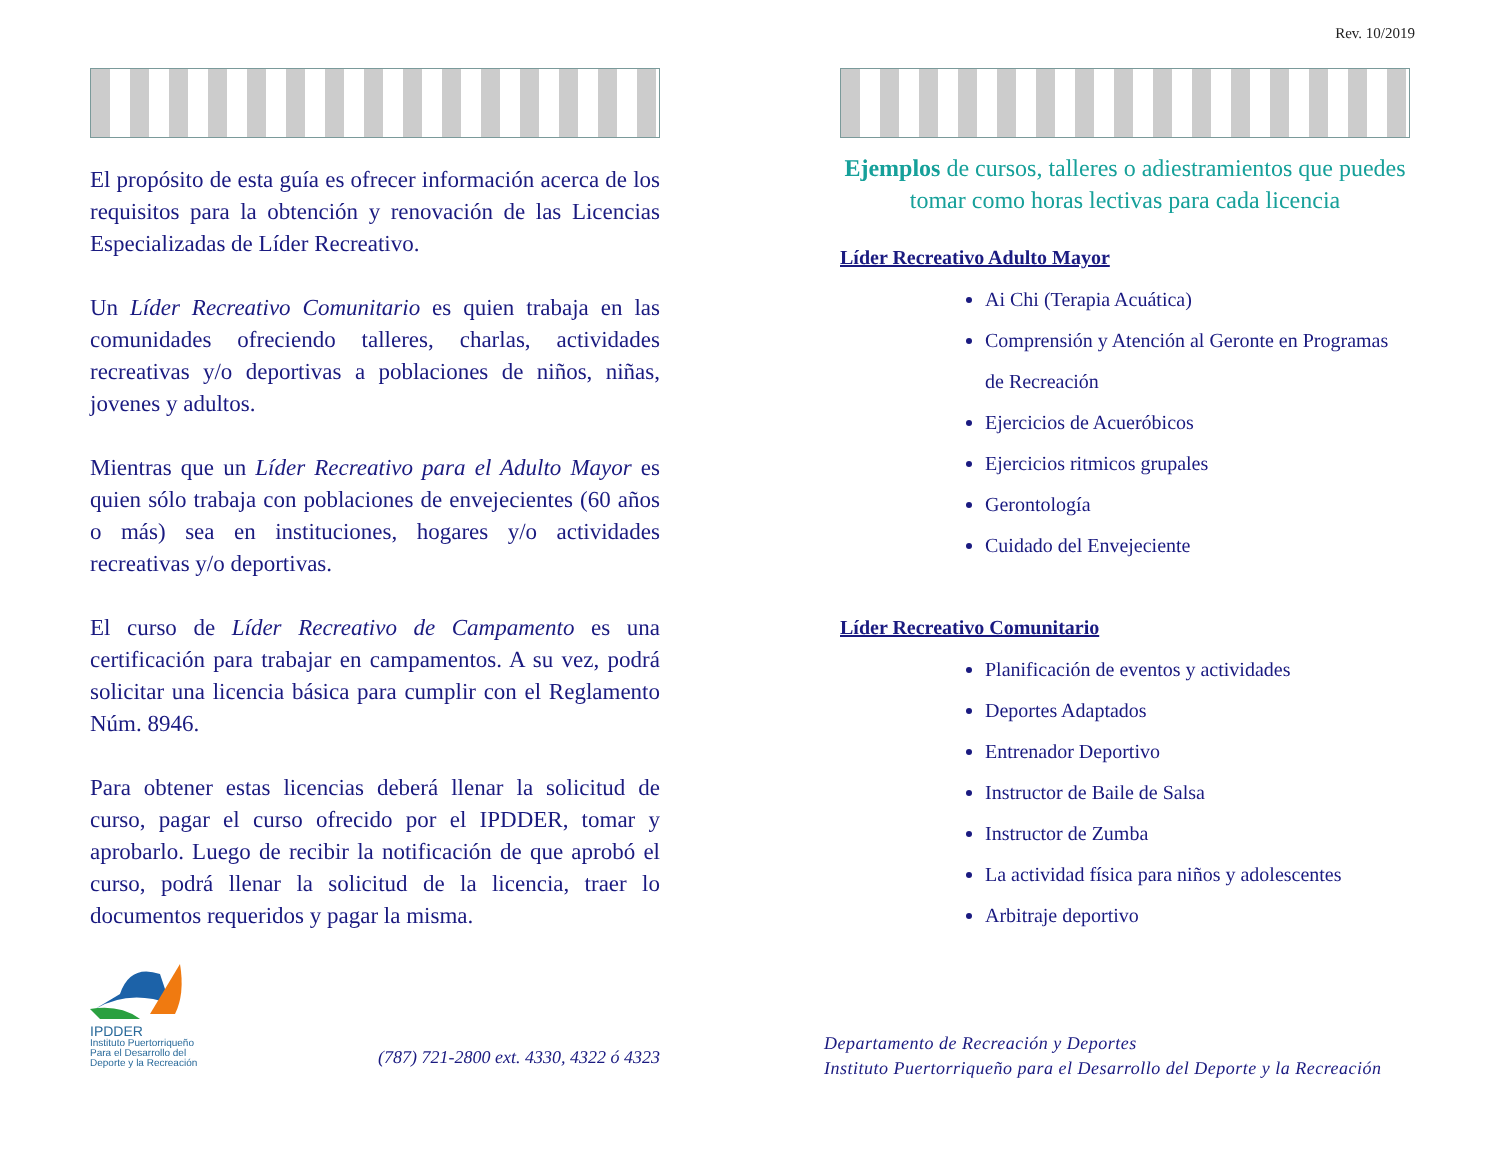Rev. 10/2019
El propósito de esta guía es ofrecer información acerca de los requisitos para la obtención y renovación de las Licencias Especializadas de Líder Recreativo.
Un Líder Recreativo Comunitario es quien trabaja en las comunidades ofreciendo talleres, charlas, actividades recreativas y/o deportivas a poblaciones de niños, niñas, jovenes y adultos.
Mientras que un Líder Recreativo para el Adulto Mayor es quien sólo trabaja con poblaciones de envejecientes (60 años o más) sea en instituciones, hogares y/o actividades recreativas y/o deportivas.
El curso de Líder Recreativo de Campamento es una certificación para trabajar en campamentos. A su vez, podrá solicitar una licencia básica para cumplir con el Reglamento Núm. 8946.
Para obtener estas licencias deberá llenar la solicitud de curso, pagar el curso ofrecido por el IPDDER, tomar y aprobarlo. Luego de recibir la notificación de que aprobó el curso, podrá llenar la solicitud de la licencia, traer lo documentos requeridos y pagar la misma.
IPDDER
Instituto Puertorriqueño
Para el Desarrollo del
Deporte y la Recreación
(787) 721-2800 ext. 4330, 4322 ó 4323
Ejemplos de cursos, talleres o adiestramientos que puedes tomar como horas lectivas para cada licencia
Líder Recreativo Adulto Mayor
Ai Chi (Terapia Acuática)
Comprensión y Atención al Geronte en Programas de Recreación
Ejercicios de Acuеróbicos
Ejercicios ritmicos grupales
Gerontología
Cuidado del Envejeciente
Líder Recreativo Comunitario
Planificación de eventos y actividades
Deportes Adaptados
Entrenador Deportivo
Instructor de Baile de Salsa
Instructor de Zumba
La actividad física para niños y adolescentes
Arbitraje deportivo
Departamento de Recreación y Deportes
Instituto Puertorriqueño para el Desarrollo del Deporte y la Recreación